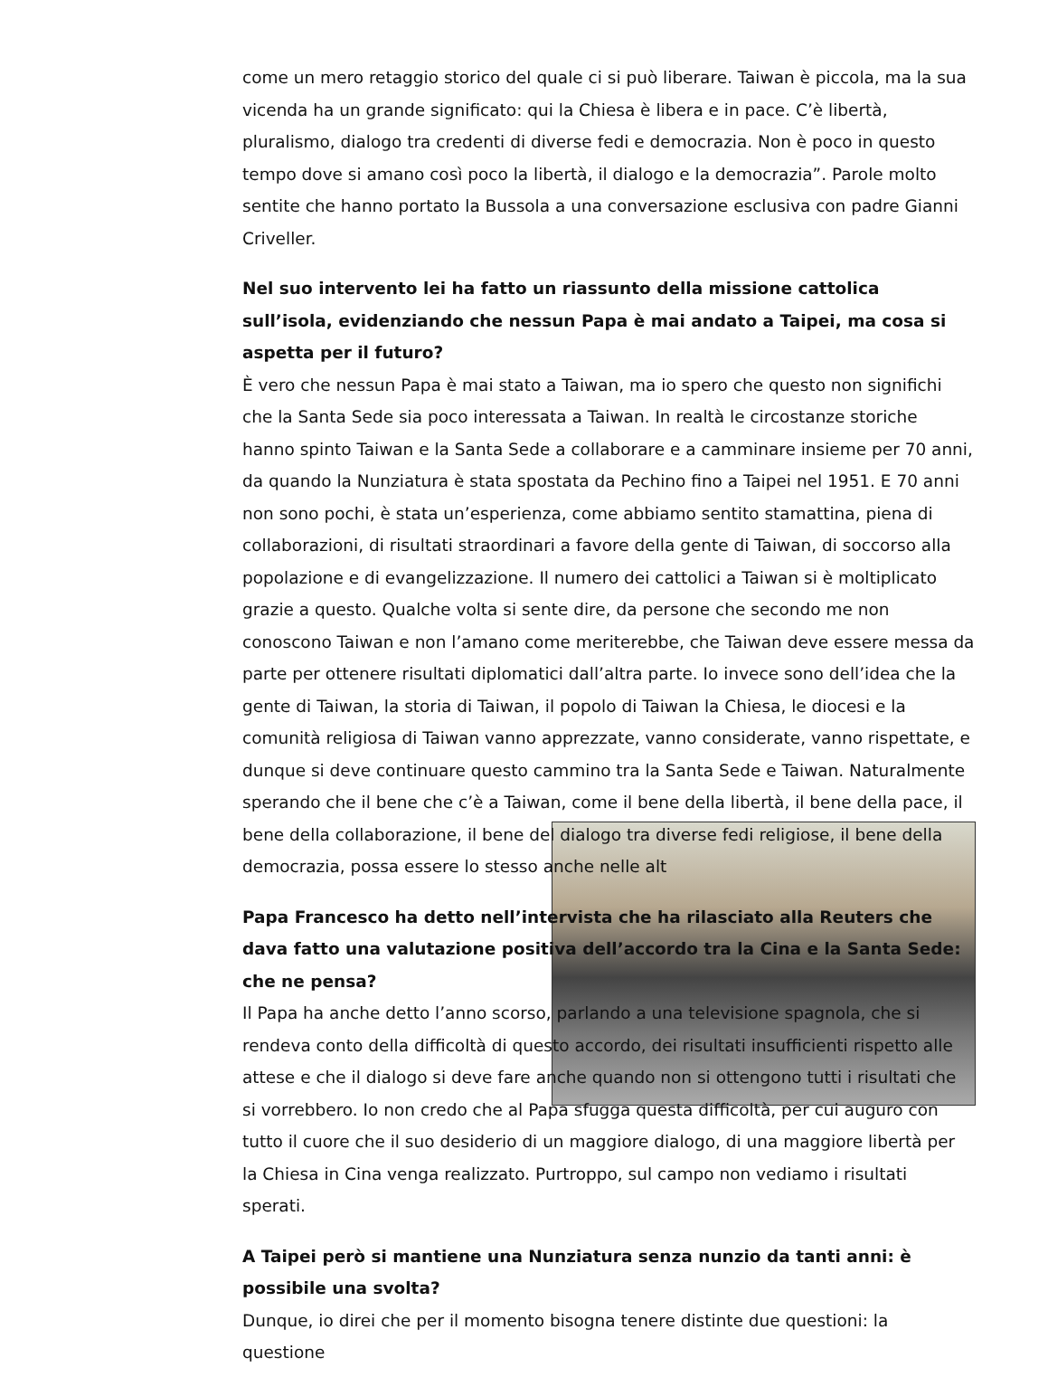come un mero retaggio storico del quale ci si può liberare. Taiwan è piccola, ma la sua vicenda ha un grande significato: qui la Chiesa è libera e in pace. C’è libertà, pluralismo, dialogo tra credenti di diverse fedi e democrazia. Non è poco in questo tempo dove si amano così poco la libertà, il dialogo e la democrazia”. Parole molto sentite che hanno portato la Bussola a una conversazione esclusiva con padre Gianni Criveller.
Nel suo intervento lei ha fatto un riassunto della missione cattolica sull’isola, evidenziando che nessun Papa è mai andato a Taipei, ma cosa si aspetta per il futuro?
È vero che nessun Papa è mai stato a Taiwan, ma io spero che questo non significhi che la Santa Sede sia poco interessata a Taiwan. In realtà le circostanze storiche hanno spinto Taiwan e la Santa Sede a collaborare e a camminare insieme per 70 anni, da quando la Nunziatura è stata spostata da Pechino fino a Taipei nel 1951. E 70 anni non sono pochi, è stata un’esperienza, come abbiamo sentito stamattina, piena di collaborazioni, di risultati straordinari a favore della gente di Taiwan, di soccorso alla popolazione e di evangelizzazione. Il numero dei cattolici a Taiwan si è moltiplicato grazie a questo. Qualche volta si sente dire, da persone che secondo me non conoscono Taiwan e non l’amano come meriterebbe, che Taiwan deve essere messa da parte per ottenere risultati diplomatici dall’altra parte. Io invece sono dell’idea che la gente di Taiwan, la storia di Taiwan, il popolo di Taiwan la Chiesa, le diocesi e la comunità religiosa di Taiwan vanno apprezzate, vanno considerate, vanno rispettate, e dunque si deve continuare questo cammino tra la Santa Sede e Taiwan. Naturalmente sperando che il bene che c’è a Taiwan, come il bene della libertà, il bene della pace, il bene della collaborazione, il bene del dialogo tra diverse fedi religiose, il bene della democrazia, possa essere lo stesso anche nelle alt
Papa Francesco ha detto nell’intervista che ha rilasciato alla Reuters che dava fatto una valutazione positiva dell’accordo tra la Cina e la Santa Sede: che ne pensa?
Il Papa ha anche detto l’anno scorso, parlando a una televisione spagnola, che si rendeva conto della difficoltà di questo accordo, dei risultati insufficienti rispetto alle attese e che il dialogo si deve fare anche quando non si ottengono tutti i risultati che si vorrebbero. Io non credo che al Papa sfugga questa difficoltà, per cui auguro con tutto il cuore che il suo desiderio di un maggiore dialogo, di una maggiore libertà per la Chiesa in Cina venga realizzato. Purtroppo, sul campo non vediamo i risultati sperati.
A Taipei però si mantiene una Nunziatura senza nunzio da tanti anni: è possibile una svolta?
Dunque, io direi che per il momento bisogna tenere distinte due questioni: la questione